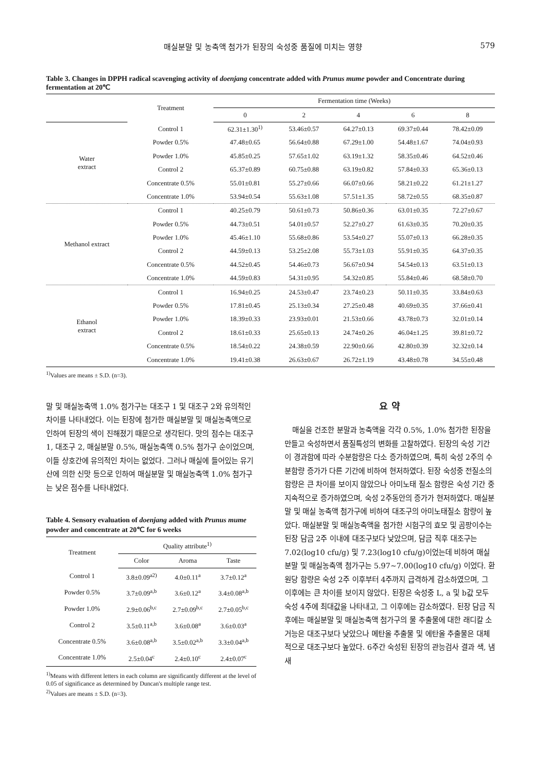매실분말 및 농축액 첨가가 된장의 숙성중 품질에 미치는 영향 579
Table 3. Changes in DPPH radical scavenging activity of doenjang concentrate added with Prunus mume powder and Concentrate during fermentation at 20℃
| | Treatment | Fermentation time (Weeks) | | | | |
| --- | --- | --- | --- | --- | --- | --- |
| | | 0 | 2 | 4 | 6 | 8 |
| Water extract | Control 1 | 62.31±1.30<sup>1)</sup> | 53.46±0.57 | 64.27±0.13 | 69.37±0.44 | 78.42±0.09 |
| | Powder 0.5% | 47.48±0.65 | 56.64±0.88 | 67.29±1.00 | 54.48±1.67 | 74.04±0.93 |
| | Powder 1.0% | 45.85±0.25 | 57.65±1.02 | 63.19±1.32 | 58.35±0.46 | 64.52±0.46 |
| | Control 2 | 65.37±0.89 | 60.75±0.88 | 63.19±0.82 | 57.84±0.33 | 65.36±0.13 |
| | Concentrate 0.5% | 55.01±0.81 | 55.27±0.66 | 66.07±0.66 | 58.21±0.22 | 61.21±1.27 |
| | Concentrate 1.0% | 53.94±0.54 | 55.63±1.08 | 57.51±1.35 | 58.72±0.55 | 68.35±0.87 |
| Methanol extract | Control 1 | 40.25±0.79 | 50.61±0.73 | 50.86±0.36 | 63.01±0.35 | 72.27±0.67 |
| | Powder 0.5% | 44.73±0.51 | 54.01±0.57 | 52.27±0.27 | 61.63±0.35 | 70.20±0.35 |
| | Powder 1.0% | 45.46±1.10 | 55.68±0.86 | 53.54±0.27 | 55.07±0.13 | 66.28±0.35 |
| | Control 2 | 44.59±0.13 | 53.25±2.08 | 55.73±1.03 | 55.91±0.35 | 64.37±0.35 |
| | Concentrate 0.5% | 44.52±0.45 | 54.46±0.73 | 56.67±0.94 | 54.54±0.13 | 63.51±0.13 |
| | Concentrate 1.0% | 44.59±0.83 | 54.31±0.95 | 54.32±0.85 | 55.84±0.46 | 68.58±0.70 |
| Ethanol extract | Control 1 | 16.94±0.25 | 24.53±0.47 | 23.74±0.23 | 50.11±0.35 | 33.84±0.63 |
| | Powder 0.5% | 17.81±0.45 | 25.13±0.34 | 27.25±0.48 | 40.69±0.35 | 37.66±0.41 |
| | Powder 1.0% | 18.39±0.33 | 23.93±0.01 | 21.53±0.66 | 43.78±0.73 | 32.01±0.14 |
| | Control 2 | 18.61±0.33 | 25.65±0.13 | 24.74±0.26 | 46.04±1.25 | 39.81±0.72 |
| | Concentrate 0.5% | 18.54±0.22 | 24.38±0.59 | 22.90±0.66 | 42.80±0.39 | 32.32±0.14 |
| | Concentrate 1.0% | 19.41±0.38 | 26.63±0.67 | 26.72±1.19 | 43.48±0.78 | 34.55±0.48 |
<sup>1)</sup> Values are means ± S.D. (n=3).
말 및 매실농축액 1.0% 첨가구는 대조구 1 및 대조구 2와 유의적인 차이를 나타내었다. 이는 된장에 첨가한 매실분말 및 매실농축액으로 인하여 된장의 색이 진해졌기 때문으로 생각된다. 맛의 점수는 대조구 1, 대조구 2, 매실분말 0.5%, 매실농축액 0.5% 첨가구 순이었으며, 이들 상호간에 유의적인 차이는 없었다. 그러나 매실에 들어있는 유기산에 의한 신맛 등으로 인하여 매실분말 및 매실농축액 1.0% 첨가구는 낮은 점수를 나타내었다.
Table 4. Sensory evaluation of doenjang added with Prunus mume powder and concentrate at 20℃ for 6 weeks
| Treatment | Quality attribute<sup>1)</sup> | | |
| --- | --- | --- | --- |
| | Color | Aroma | Taste |
| Control 1 | 3.8±0.09<sup>a2)</sup> | 4.0±0.11<sup>a</sup> | 3.7±0.12<sup>a</sup> |
| Powder 0.5% | 3.7±0.09<sup>a,b</sup> | 3.6±0.12<sup>a</sup> | 3.4±0.08<sup>a,b</sup> |
| Powder 1.0% | 2.9±0.06<sup>b,c</sup> | 2.7±0.09<sup>b,c</sup> | 2.7±0.05<sup>b,c</sup> |
| Control 2 | 3.5±0.11<sup>a,b</sup> | 3.6±0.08<sup>a</sup> | 3.6±0.03<sup>a</sup> |
| Concentrate 0.5% | 3.6±0.08<sup>a,b</sup> | 3.5±0.02<sup>a,b</sup> | 3.3±0.04<sup>a,b</sup> |
| Concentrate 1.0% | 2.5±0.04<sup>c</sup> | 2.4±0.10<sup>c</sup> | 2.4±0.07<sup>c</sup> |
<sup>1)</sup> Means with different letters in each column are significantly different at the level of 0.05 of significance as determined by Duncan's multiple range test.
<sup>2)</sup> Values are means ± S.D. (n=3).
요 약
매실을 건조한 분말과 농축액을 각각 0.5%, 1.0% 첨가한 된장을 만들고 숙성하면서 품질특성의 변화를 고찰하였다. 된장의 숙성 기간이 경과함에 따라 수분함량은 다소 증가하였으며, 특히 숙성 2주의 수분함량 증가가 다른 기간에 비하여 현저하였다. 된장 숙성중 전질소의 함량은 큰 차이를 보이지 않았으나 아미노태 질소 함량은 숙성 기간 중 지속적으로 증가하였으며, 숙성 2주동안의 증가가 현저하였다. 매실분말 및 매실 농축액 첨가구에 비하여 대조구의 아미노태질소 함량이 높았다. 매실분말 및 매실농축액을 첨가한 시험구의 효모 및 곰팡이수는 된장 담금 2주 이내에 대조구보다 낮았으며, 담금 직후 대조구는 7.02(log10 cfu/g) 및 7.23(log10 cfu/g)이었는데 비하여 매실분말 및 매실농축액 첨가구는 5.97~7.00(log10 cfu/g) 이었다. 환원당 함량은 숙성 2주 이후부터 4주까지 급격하게 감소하였으며, 그 이후에는 큰 차이를 보이지 않았다. 된장은 숙성중 L, a 및 b값 모두 숙성 4주에 최대값을 나타내고, 그 이후에는 감소하였다. 된장 담금 직후에는 매실분말 및 매실농축액 첨가구의 물 추출물에 대한 래디칼 소거능은 대조구보다 낮았으나 메탄올 추출물 및 에탄올 추출물은 대체적으로 대조구보다 높았다. 6주간 숙성된 된장의 관능검사 결과 색, 냄새